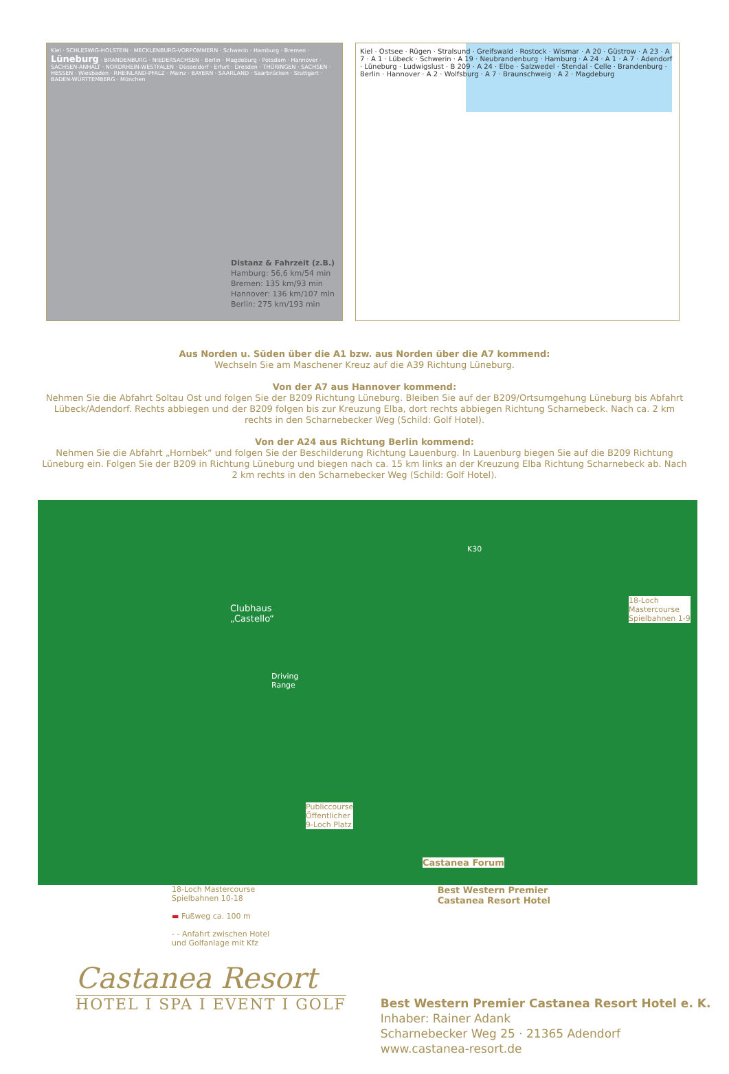Kiel · SCHLESWIG-HOLSTEIN · MECKLENBURG-VORPOMMERN · Schwerin · Hamburg · Bremen · Lüneburg · BRANDENBURG · NIEDERSACHSEN · Berlin · Magdeburg · Potsdam · Hannover · SACHSEN-ANHALT · NORDRHEIN-WESTFALEN · Düsseldorf · Erfurt · Dresden · THÜRINGEN · SACHSEN · HESSEN · Wiesbaden · RHEINLAND-PFALZ · Mainz · BAYERN · SAARLAND · Saarbrücken · Stuttgart · BADEN-WÜRTTEMBERG · München
Distanz & Fahrzeit (z.B.)
Hamburg: 56,6 km/54 min
Bremen: 135 km/93 min
Hannover: 136 km/107 mln
Berlin: 275 km/193 min
Kiel · Ostsee · Rügen · Stralsund · Greifswald · Rostock · Wismar · A 20 · Güstrow · A 23 · A 7 · A 1 · Lübeck · Schwerin · A 19 · Neubrandenburg · Hamburg · A 24 · A 1 · A 7 · Adendorf · Lüneburg · Ludwigslust · B 209 · A 24 · Elbe · Salzwedel · Stendal · Celle · Brandenburg · Berlin · Hannover · A 2 · Wolfsburg · A 7 · Braunschweig · A 2 · Magdeburg
Aus Norden u. Süden über die A1 bzw. aus Norden über die A7 kommend:
Wechseln Sie am Maschener Kreuz auf die A39 Richtung Lüneburg.
Von der A7 aus Hannover kommend:
Nehmen Sie die Abfahrt Soltau Ost und folgen Sie der B209 Richtung Lüneburg. Bleiben Sie auf der B209/Ortsumgehung Lüneburg bis Abfahrt Lübeck/Adendorf. Rechts abbiegen und der B209 folgen bis zur Kreuzung Elba, dort rechts abbiegen Richtung Scharnebeck. Nach ca. 2 km rechts in den Scharnebecker Weg (Schild: Golf Hotel).
Von der A24 aus Richtung Berlin kommend:
Nehmen Sie die Abfahrt „Hornbek“ und folgen Sie der Beschilderung Richtung Lauenburg. In Lauenburg biegen Sie auf die B209 Richtung Lüneburg ein. Folgen Sie der B209 in Richtung Lüneburg und biegen nach ca. 15 km links an der Kreuzung Elba Richtung Scharnebeck ab. Nach 2 km rechts in den Scharnebecker Weg (Schild: Golf Hotel).
Clubhaus
„Castello“
Driving
Range
K30
18-Loch
Mastercourse
Spielbahnen 1-9
Publiccourse
Öffentlicher
9-Loch Platz
Castanea Forum
18-Loch Mastercourse
Spielbahnen 10-18
▬ Fußweg ca. 100 m
- - Anfahrt zwischen Hotel
und Golfanlage mit Kfz
Best Western Premier
Castanea Resort Hotel
Castanea Resort
HOTEL I SPA I EVENT I GOLF
Best Western Premier Castanea Resort Hotel e. K.
Inhaber: Rainer Adank
Scharnebecker Weg 25 · 21365 Adendorf
www.castanea-resort.de